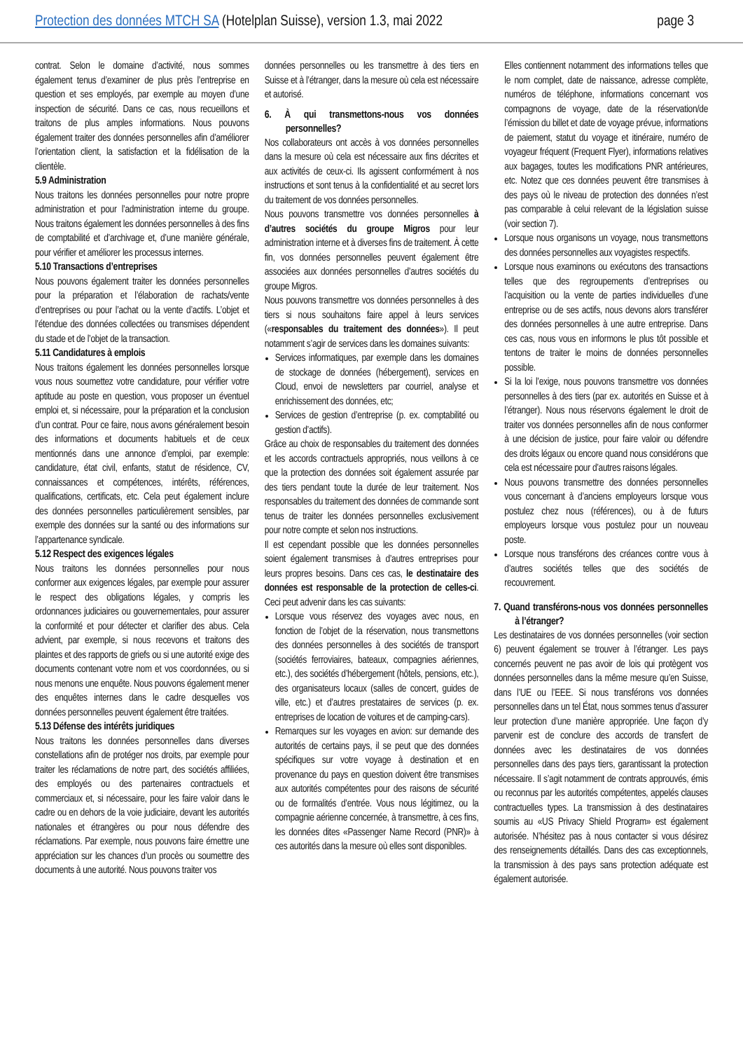Protection des données MTCH SA (Hotelplan Suisse), version 1.3, mai 2022
page 3
contrat. Selon le domaine d’activité, nous sommes également tenus d’examiner de plus près l’entreprise en question et ses employés, par exemple au moyen d’une inspection de sécurité. Dans ce cas, nous recueillons et traitons de plus amples informations. Nous pouvons également traiter des données personnelles afin d’améliorer l’orientation client, la satisfaction et la fidélisation de la clientèle.
5.9 Administration
Nous traitons les données personnelles pour notre propre administration et pour l’administration interne du groupe. Nous traitons également les données personnelles à des fins de comptabilité et d’archivage et, d’une manière générale, pour vérifier et améliorer les processus internes.
5.10 Transactions d’entreprises
Nous pouvons également traiter les données personnelles pour la préparation et l’élaboration de rachats/vente d’entreprises ou pour l’achat ou la vente d’actifs. L’objet et l’étendue des données collectées ou transmises dépendent du stade et de l’objet de la transaction.
5.11 Candidatures à emplois
Nous traitons également les données personnelles lorsque vous nous soumettez votre candidature, pour vérifier votre aptitude au poste en question, vous proposer un éventuel emploi et, si nécessaire, pour la préparation et la conclusion d’un contrat. Pour ce faire, nous avons généralement besoin des informations et documents habituels et de ceux mentionnés dans une annonce d’emploi, par exemple: candidature, état civil, enfants, statut de résidence, CV, connaissances et compétences, intérêts, références, qualifications, certificats, etc. Cela peut également inclure des données personnelles particulièrement sensibles, par exemple des données sur la santé ou des informations sur l’appartenance syndicale.
5.12 Respect des exigences légales
Nous traitons les données personnelles pour nous conformer aux exigences légales, par exemple pour assurer le respect des obligations légales, y compris les ordonnances judiciaires ou gouvernementales, pour assurer la conformité et pour détecter et clarifier des abus. Cela advient, par exemple, si nous recevons et traitons des plaintes et des rapports de griefs ou si une autorité exige des documents contenant votre nom et vos coordonnées, ou si nous menons une enquête. Nous pouvons également mener des enquêtes internes dans le cadre desquelles vos données personnelles peuvent également être traitées.
5.13 Défense des intérêts juridiques
Nous traitons les données personnelles dans diverses constellations afin de protéger nos droits, par exemple pour traiter les réclamations de notre part, des sociétés affiliées, des employés ou des partenaires contractuels et commerciaux et, si nécessaire, pour les faire valoir dans le cadre ou en dehors de la voie judiciaire, devant les autorités nationales et étrangères ou pour nous défendre des réclamations. Par exemple, nous pouvons faire émettre une appréciation sur les chances d’un procès ou soumettre des documents à une autorité. Nous pouvons traiter vos
données personnelles ou les transmettre à des tiers en Suisse et à l’étranger, dans la mesure où cela est nécessaire et autorisé.
6. À qui transmettons-nous vos données personnelles?
Nos collaborateurs ont accès à vos données personnelles dans la mesure où cela est nécessaire aux fins décrites et aux activités de ceux-ci. Ils agissent conformément à nos instructions et sont tenus à la confidentialité et au secret lors du traitement de vos données personnelles.
Nous pouvons transmettre vos données personnelles à d’autres sociétés du groupe Migros pour leur administration interne et à diverses fins de traitement. À cette fin, vos données personnelles peuvent également être associées aux données personnelles d’autres sociétés du groupe Migros.
Nous pouvons transmettre vos données personnelles à des tiers si nous souhaitons faire appel à leurs services («responsables du traitement des données»). Il peut notamment s’agir de services dans les domaines suivants:
Services informatiques, par exemple dans les domaines de stockage de données (hébergement), services en Cloud, envoi de newsletters par courriel, analyse et enrichissement des données, etc;
Services de gestion d’entreprise (p. ex. comptabilité ou gestion d’actifs).
Grâce au choix de responsables du traitement des données et les accords contractuels appropriés, nous veillons à ce que la protection des données soit également assurée par des tiers pendant toute la durée de leur traitement. Nos responsables du traitement des données de commande sont tenus de traiter les données personnelles exclusivement pour notre compte et selon nos instructions.
Il est cependant possible que les données personnelles soient également transmises à d’autres entreprises pour leurs propres besoins. Dans ces cas, le destinataire des données est responsable de la protection de celles-ci. Ceci peut advenir dans les cas suivants:
Lorsque vous réservez des voyages avec nous, en fonction de l’objet de la réservation, nous transmettons des données personnelles à des sociétés de transport (sociétés ferroviaires, bateaux, compagnies aériennes, etc.), des sociétés d’hébergement (hôtels, pensions, etc.), des organisateurs locaux (salles de concert, guides de ville, etc.) et d’autres prestataires de services (p. ex. entreprises de location de voitures et de camping-cars).
Remarques sur les voyages en avion: sur demande des autorités de certains pays, il se peut que des données spécifiques sur votre voyage à destination et en provenance du pays en question doivent être transmises aux autorités compétentes pour des raisons de sécurité ou de formalités d’entrée. Vous nous légitimez, ou la compagnie aérienne concernée, à transmettre, à ces fins, les données dites «Passenger Name Record (PNR)» à ces autorités dans la mesure où elles sont disponibles.
Elles contiennent notamment des informations telles que le nom complet, date de naissance, adresse complète, numéros de téléphone, informations concernant vos compagnons de voyage, date de la réservation/de l’émission du billet et date de voyage prévue, informations de paiement, statut du voyage et itinéraire, numéro de voyageur fréquent (Frequent Flyer), informations relatives aux bagages, toutes les modifications PNR antérieures, etc. Notez que ces données peuvent être transmises à des pays où le niveau de protection des données n’est pas comparable à celui relevant de la législation suisse (voir section 7).
Lorsque nous organisons un voyage, nous transmettons des données personnelles aux voyagistes respectifs.
Lorsque nous examinons ou exécutons des transactions telles que des regroupements d’entreprises ou l’acquisition ou la vente de parties individuelles d’une entreprise ou de ses actifs, nous devons alors transférer des données personnelles à une autre entreprise. Dans ces cas, nous vous en informons le plus tôt possible et tentons de traiter le moins de données personnelles possible.
Si la loi l’exige, nous pouvons transmettre vos données personnelles à des tiers (par ex. autorités en Suisse et à l’étranger). Nous nous réservons également le droit de traiter vos données personnelles afin de nous conformer à une décision de justice, pour faire valoir ou défendre des droits légaux ou encore quand nous considérons que cela est nécessaire pour d’autres raisons légales.
Nous pouvons transmettre des données personnelles vous concernant à d’anciens employeurs lorsque vous postulez chez nous (références), ou à de futurs employeurs lorsque vous postulez pour un nouveau poste.
Lorsque nous transférons des créances contre vous à d’autres sociétés telles que des sociétés de recouvrement.
7. Quand transférons-nous vos données personnelles à l’étranger?
Les destinataires de vos données personnelles (voir section 6) peuvent également se trouver à l’étranger. Les pays concernés peuvent ne pas avoir de lois qui protègent vos données personnelles dans la même mesure qu’en Suisse, dans l’UE ou l’EEE. Si nous transférons vos données personnelles dans un tel État, nous sommes tenus d’assurer leur protection d’une manière appropriée. Une façon d’y parvenir est de conclure des accords de transfert de données avec les destinataires de vos données personnelles dans des pays tiers, garantissant la protection nécessaire. Il s’agit notamment de contrats approuvés, émis ou reconnus par les autorités compétentes, appelés clauses contractuelles types. La transmission à des destinataires soumis au «US Privacy Shield Program» est également autorisée. N’hésitez pas à nous contacter si vous désirez des renseignements détaillés. Dans des cas exceptionnels, la transmission à des pays sans protection adéquate est également autorisée.